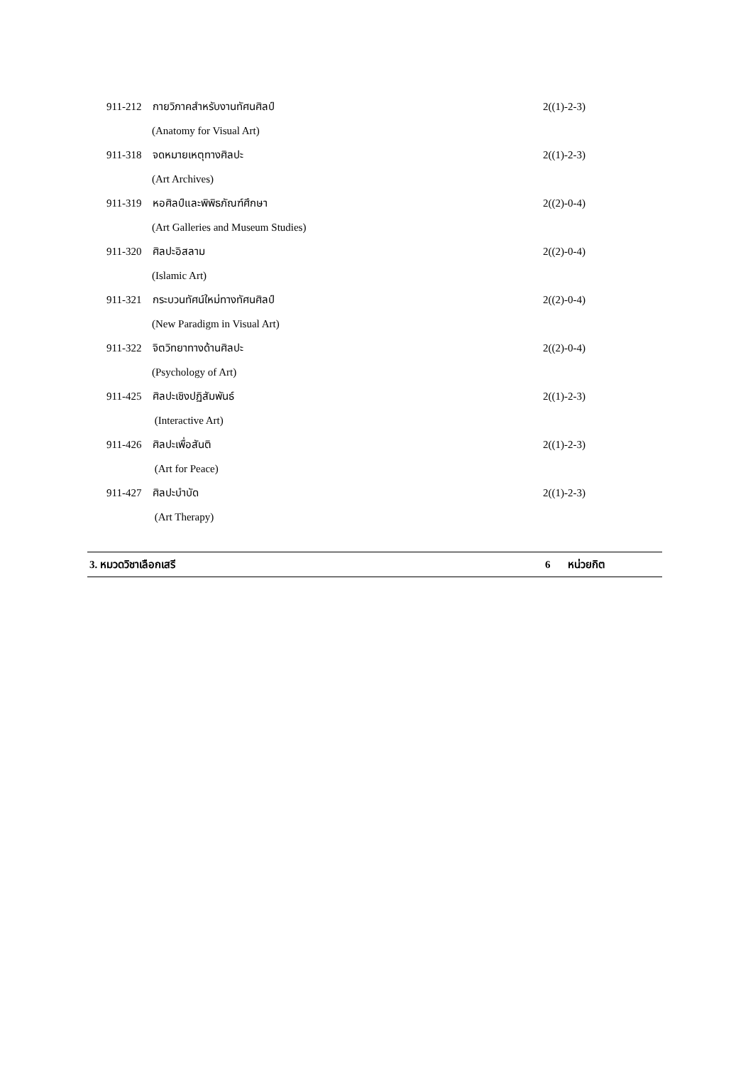911-212 กายวิภาคสำหรับงานทัศนศิลป์ 2((1)-2-3)
(Anatomy for Visual Art)
911-318 จดหมายเหตุทางศิลปะ 2((1)-2-3)
(Art Archives)
911-319 หอศิลป์และพิพิธภัณฑ์ศึกษา 2((2)-0-4)
(Art Galleries and Museum Studies)
911-320 ศิลปะอิสลาม 2((2)-0-4)
(Islamic Art)
911-321 กระบวนทัศน์ใหม่ทางทัศนศิลป์ 2((2)-0-4)
(New Paradigm in Visual Art)
911-322 จิตวิทยาทางด้านศิลปะ 2((2)-0-4)
(Psychology of Art)
911-425 ศิลปะเชิงปฏิสัมพันธ์ 2((1)-2-3)
(Interactive Art)
911-426 ศิลปะเพื่อสันติ 2((1)-2-3)
(Art for Peace)
911-427 ศิลปะบำบัด 2((1)-2-3)
(Art Therapy)
3. หมวดวิชาเลือกเสรี 6 หน่วยกิต